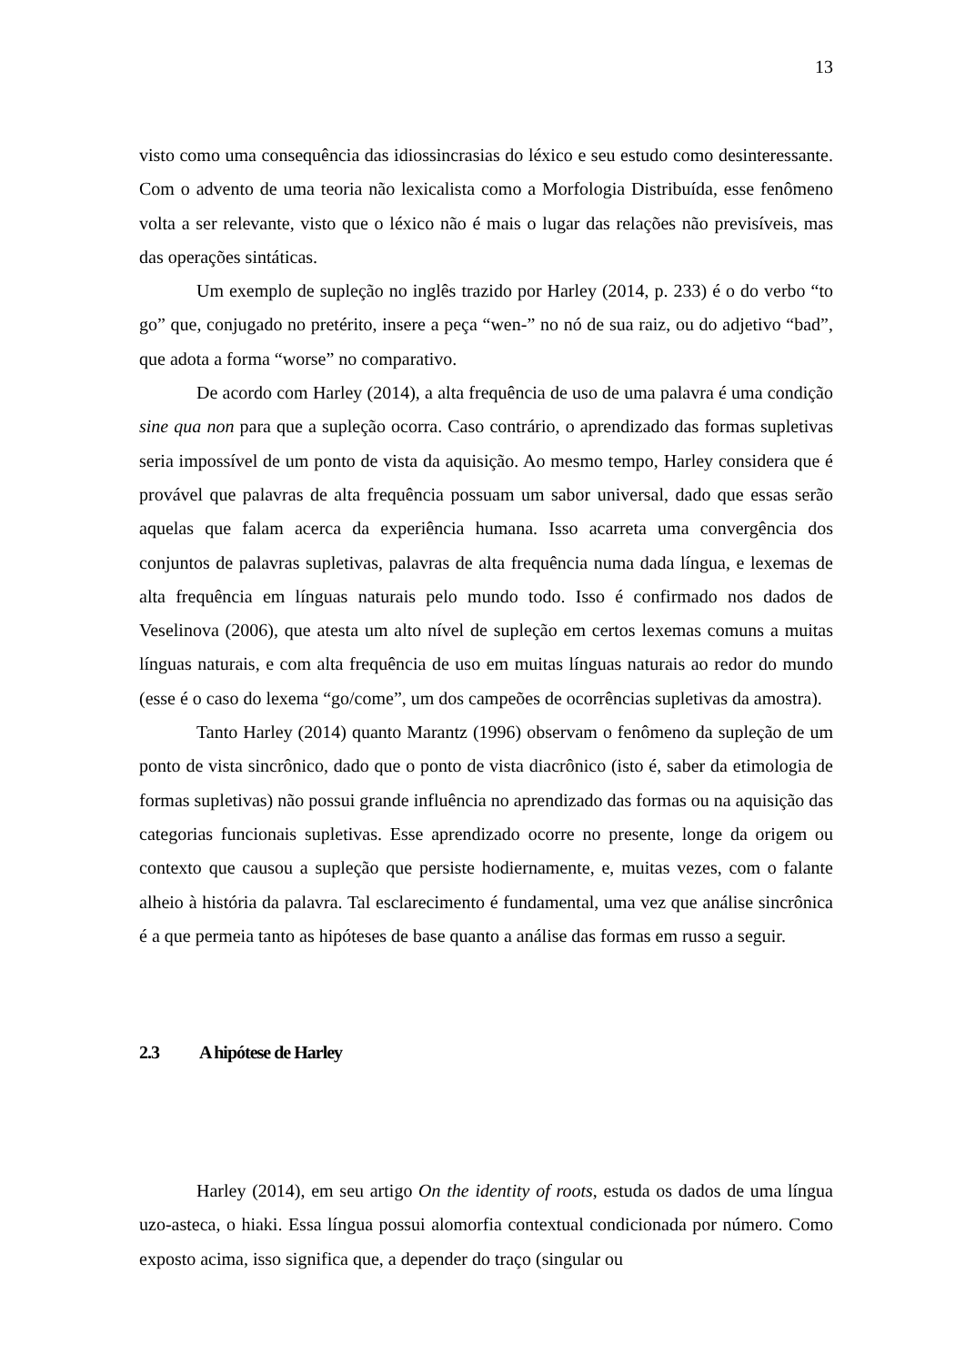13
visto como uma consequência das idiossincrasias do léxico e seu estudo como desinteressante. Com o advento de uma teoria não lexicalista como a Morfologia Distribuída, esse fenômeno volta a ser relevante, visto que o léxico não é mais o lugar das relações não previsíveis, mas das operações sintáticas.
Um exemplo de supleção no inglês trazido por Harley (2014, p. 233) é o do verbo “to go” que, conjugado no pretérito, insere a peça “wen-” no nó de sua raiz, ou do adjetivo “bad”, que adota a forma “worse” no comparativo.
De acordo com Harley (2014), a alta frequência de uso de uma palavra é uma condição sine qua non para que a supleção ocorra. Caso contrário, o aprendizado das formas supletivas seria impossível de um ponto de vista da aquisição. Ao mesmo tempo, Harley considera que é provável que palavras de alta frequência possuam um sabor universal, dado que essas serão aquelas que falam acerca da experiência humana. Isso acarreta uma convergência dos conjuntos de palavras supletivas, palavras de alta frequência numa dada língua, e lexemas de alta frequência em línguas naturais pelo mundo todo. Isso é confirmado nos dados de Veselinova (2006), que atesta um alto nível de supleção em certos lexemas comuns a muitas línguas naturais, e com alta frequência de uso em muitas línguas naturais ao redor do mundo (esse é o caso do lexema “go/come”, um dos campeões de ocorrências supletivas da amostra).
Tanto Harley (2014) quanto Marantz (1996) observam o fenômeno da supleção de um ponto de vista sincrônico, dado que o ponto de vista diacrônico (isto é, saber da etimologia de formas supletivas) não possui grande influência no aprendizado das formas ou na aquisição das categorias funcionais supletivas. Esse aprendizado ocorre no presente, longe da origem ou contexto que causou a supleção que persiste hodiernamente, e, muitas vezes, com o falante alheio à história da palavra. Tal esclarecimento é fundamental, uma vez que análise sincrônica é a que permeia tanto as hipóteses de base quanto a análise das formas em russo a seguir.
2.3 A hipótese de Harley
Harley (2014), em seu artigo On the identity of roots, estuda os dados de uma língua uzo-asteca, o hiaki. Essa língua possui alomorfia contextual condicionada por número. Como exposto acima, isso significa que, a depender do traço (singular ou